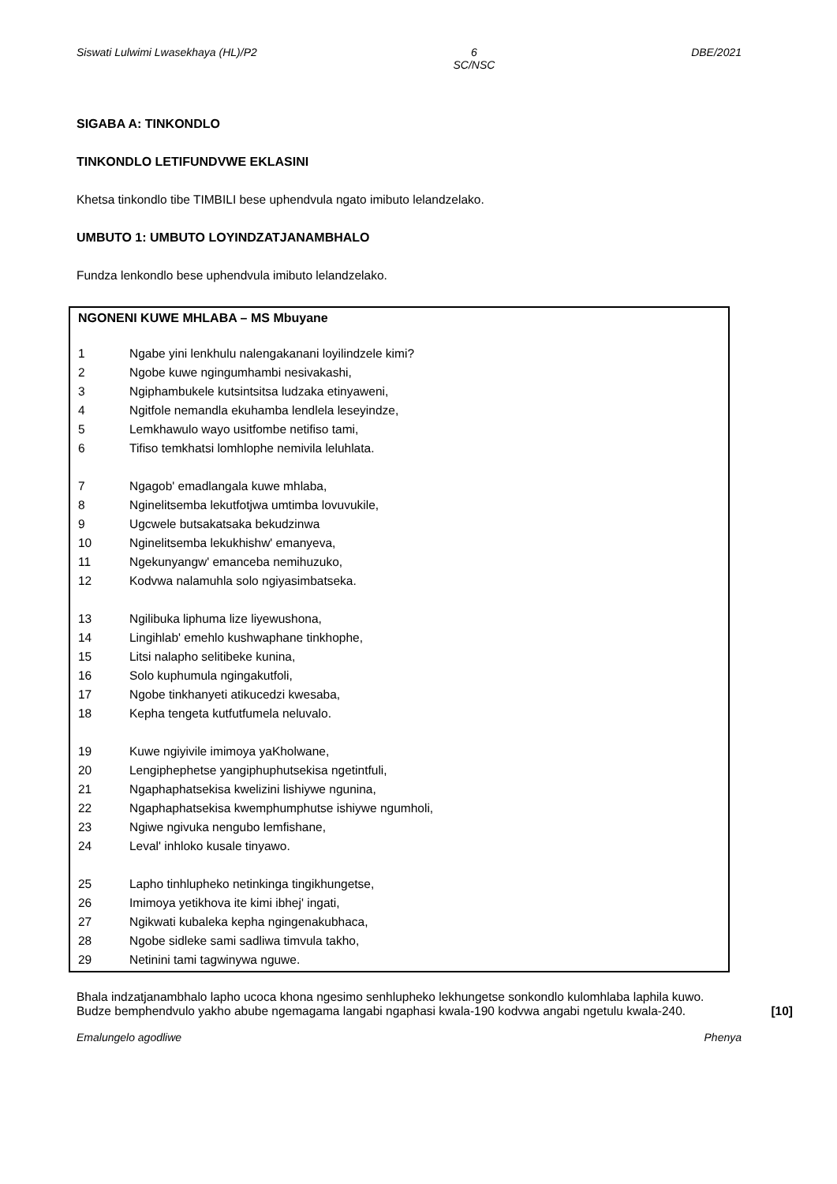Siswati Lulwimi Lwasekhaya (HL)/P2 6
SC/NSC DBE/2021
SIGABA A: TINKONDLO
TINKONDLO LETIFUNDVWE EKLASINI
Khetsa tinkondlo tibe TIMBILI bese uphendvula ngato imibuto lelandzelako.
UMBUTO 1: UMBUTO LOYINDZATJANAMBHALO
Fundza lenkondlo bese uphendvula imibuto lelandzelako.
NGONENI KUWE MHLABA – MS Mbuyane
1 Ngabe yini lenkhulu nalengakanani loyilindzele kimi?
2 Ngobe kuwe ngingumhambi nesivakashi,
3 Ngiphambukele kutsintsitsa ludzaka etinyaweni,
4 Ngitfole nemandla ekuhamba lendlela leseyindze,
5 Lemkhawulo wayo usitfombe netifiso tami,
6 Tifiso temkhatsi lomhlophe nemivila leluhlata.
7 Ngagob' emadlangala kuwe mhlaba,
8 Nginelitsemba lekutfotjwa umtimba lovuvukile,
9 Ugcwele butsakatsaka bekudzinwa
10 Nginelitsemba lekukhishw' emanyeva,
11 Ngekunyangw' emanceba nemihuzuko,
12 Kodvwa nalamuhla solo ngiyasimbatseka.
13 Ngilibuka liphuma lize liyewushona,
14 Lingihlab' emehlo kushwaphane tinkhophe,
15 Litsi nalapho selitibeke kunina,
16 Solo kuphumula ngingakutfoli,
17 Ngobe tinkhanyeti atikucedzi kwesaba,
18 Kepha tengeta kutfutfumela neluvalo.
19 Kuwe ngiyivile imimoya yaKholwane,
20 Lengiphephetse yangiphuphutsekisa ngetintfuli,
21 Ngaphaphatsekisa kwelizini lishiywe ngunina,
22 Ngaphaphatsekisa kwemphumphutse ishiywe ngumholi,
23 Ngiwe ngivuka nengubo lemfishane,
24 Leval' inhloko kusale tinyawo.
25 Lapho tinhlupheko netinkinga tingikhungetse,
26 Imimoya yetikhova ite kimi ibhej' ingati,
27 Ngikwati kubaleka kepha ngingenakubhaca,
28 Ngobe sidleke sami sadliwa timvula takho,
29 Netinini tami tagwinywa nguwe.
Bhala indzatjanambhalo lapho ucoca khona ngesimo senhlupheko lekhungetse sonkondlo kulomhlaba laphila kuwo.
Budze bemphendvulo yakho abube ngemagama langabi ngaphasi kwala-190 kodvwa angabi ngetulu kwala-240. [10]
Emalungelo agodliwe Phenya